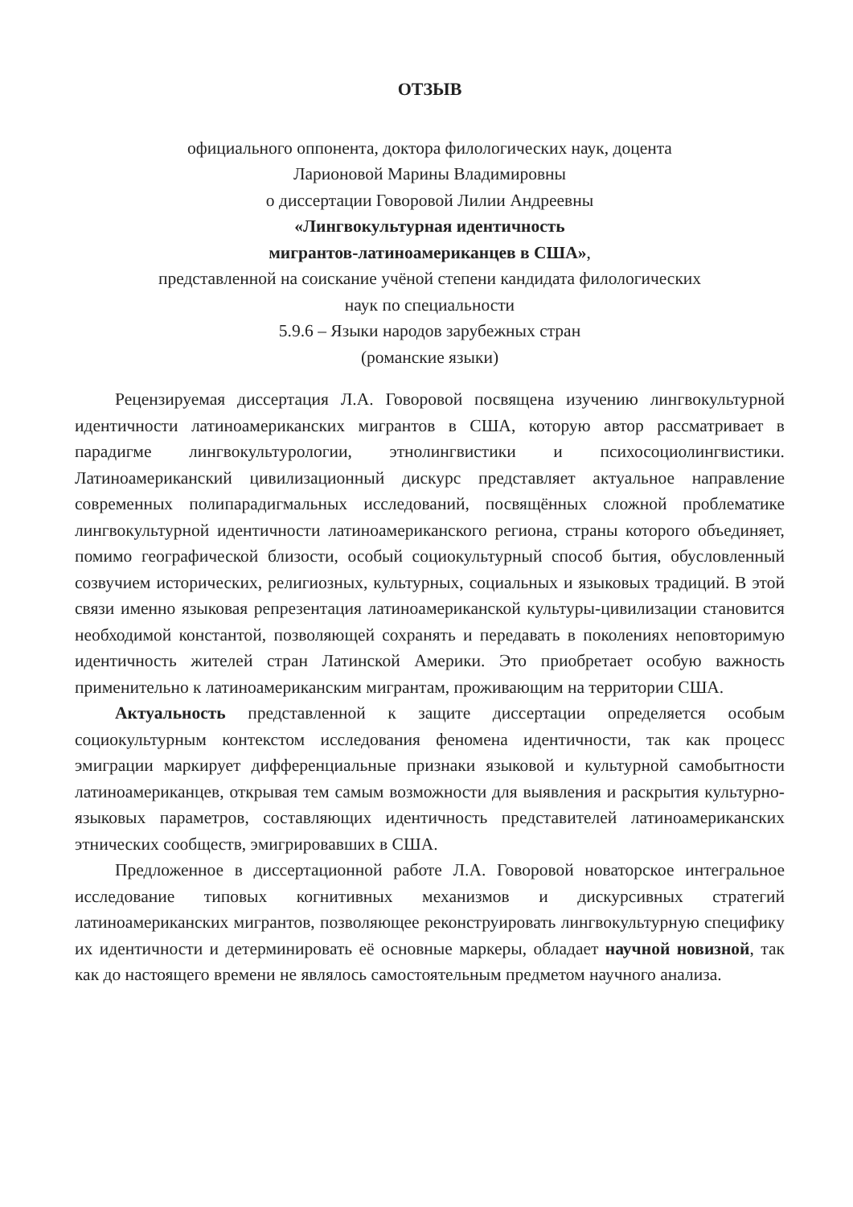ОТЗЫВ
официального оппонента, доктора филологических наук, доцента
Ларионовой Марины Владимировны
о диссертации Говоровой Лилии Андреевны
«Лингвокультурная идентичность
мигрантов-латиноамериканцев в США»,
представленной на соискание учёной степени кандидата филологических
наук по специальности
5.9.6 – Языки народов зарубежных стран
(романские языки)
Рецензируемая диссертация Л.А. Говоровой посвящена изучению лингвокультурной идентичности латиноамериканских мигрантов в США, которую автор рассматривает в парадигме лингвокультурологии, этнолингвистики и психосоциолингвистики. Латиноамериканский цивилизационный дискурс представляет актуальное направление современных полипарадигмальных исследований, посвящённых сложной проблематике лингвокультурной идентичности латиноамериканского региона, страны которого объединяет, помимо географической близости, особый социокультурный способ бытия, обусловленный созвучием исторических, религиозных, культурных, социальных и языковых традиций. В этой связи именно языковая репрезентация латиноамериканской культуры-цивилизации становится необходимой константой, позволяющей сохранять и передавать в поколениях неповторимую идентичность жителей стран Латинской Америки. Это приобретает особую важность применительно к латиноамериканским мигрантам, проживающим на территории США.
Актуальность представленной к защите диссертации определяется особым социокультурным контекстом исследования феномена идентичности, так как процесс эмиграции маркирует дифференциальные признаки языковой и культурной самобытности латиноамериканцев, открывая тем самым возможности для выявления и раскрытия культурно-языковых параметров, составляющих идентичность представителей латиноамериканских этнических сообществ, эмигрировавших в США.
Предложенное в диссертационной работе Л.А. Говоровой новаторское интегральное исследование типовых когнитивных механизмов и дискурсивных стратегий латиноамериканских мигрантов, позволяющее реконструировать лингвокультурную специфику их идентичности и детерминировать её основные маркеры, обладает научной новизной, так как до настоящего времени не являлось самостоятельным предметом научного анализа.